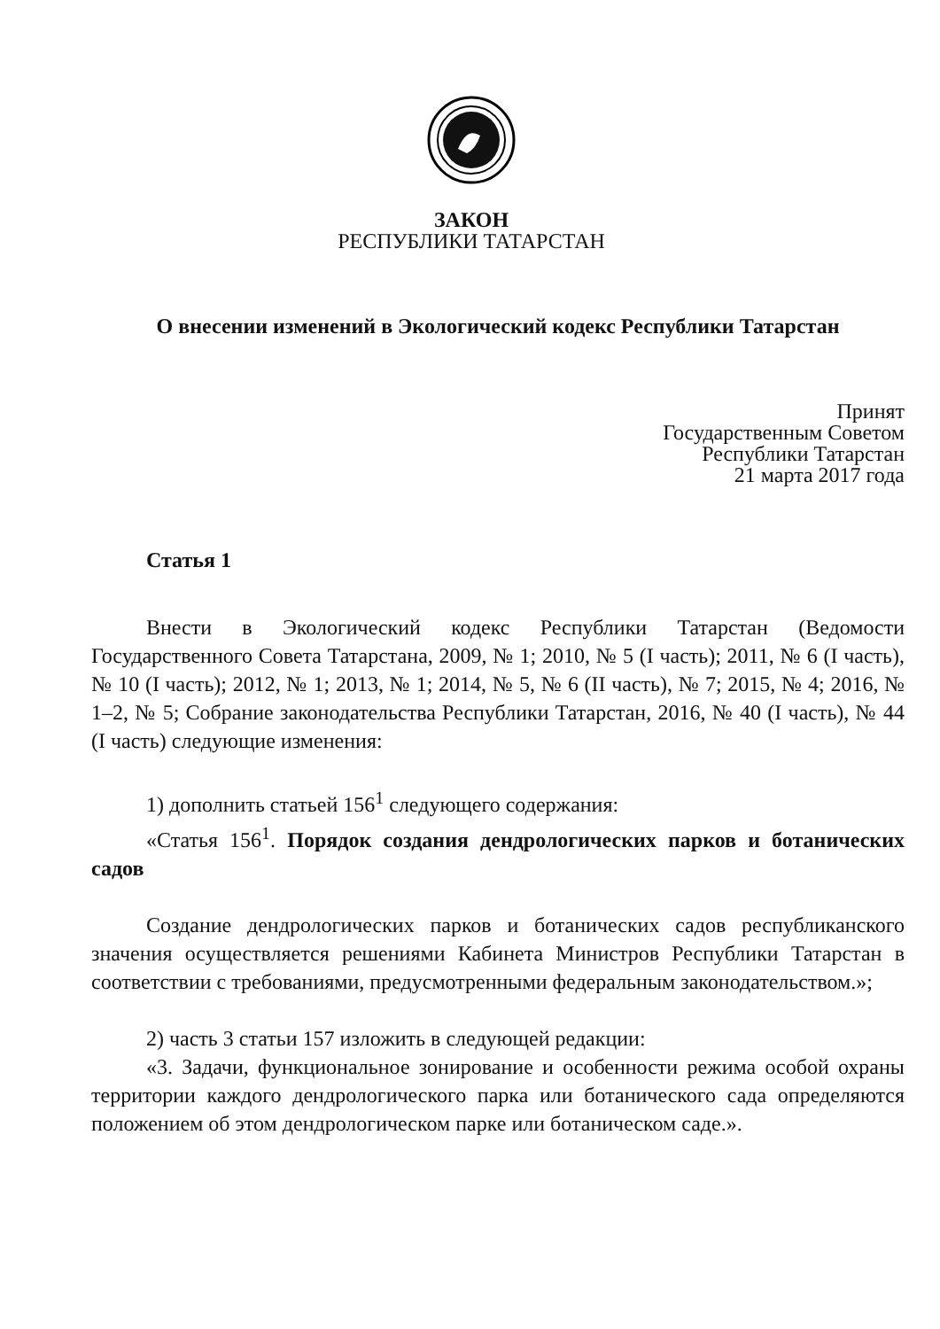ЗАКОН
РЕСПУБЛИКИ ТАТАРСТАН
О внесении изменений в Экологический кодекс Республики Татарстан
Принят
Государственным Советом
Республики Татарстан
21 марта 2017 года
Статья 1
Внести в Экологический кодекс Республики Татарстан (Ведомости Государственного Совета Татарстана, 2009, № 1; 2010, № 5 (I часть); 2011, № 6 (I часть), № 10 (I часть); 2012, № 1; 2013, № 1; 2014, № 5, № 6 (II часть), № 7; 2015, № 4; 2016, № 1–2, № 5; Собрание законодательства Республики Татарстан, 2016, № 40 (I часть), № 44 (I часть) следующие изменения:
1) дополнить статьей 156<sup>1</sup> следующего содержания:
«Статья 156<sup>1</sup>. Порядок создания дендрологических парков и ботанических садов
Создание дендрологических парков и ботанических садов республиканского значения осуществляется решениями Кабинета Министров Республики Татарстан в соответствии с требованиями, предусмотренными федеральным законодательством.»;
2) часть 3 статьи 157 изложить в следующей редакции:
«3. Задачи, функциональное зонирование и особенности режима особой охраны территории каждого дендрологического парка или ботанического сада определяются положением об этом дендрологическом парке или ботаническом саде.».